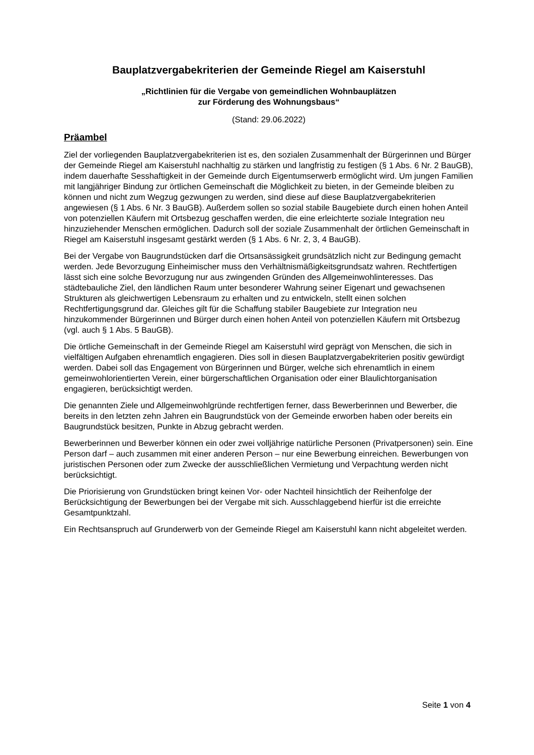Bauplatzvergabekriterien der Gemeinde Riegel am Kaiserstuhl
„Richtlinien für die Vergabe von gemeindlichen Wohnbauplätzen
zur Förderung des Wohnungsbaus“
(Stand: 29.06.2022)
Präambel
Ziel der vorliegenden Bauplatzvergabekriterien ist es, den sozialen Zusammenhalt der Bürgerinnen und Bürger der Gemeinde Riegel am Kaiserstuhl nachhaltig zu stärken und langfristig zu festigen (§ 1 Abs. 6 Nr. 2 BauGB), indem dauerhafte Sesshaftigkeit in der Gemeinde durch Eigentumserwerb ermöglicht wird. Um jungen Familien mit langjähriger Bindung zur örtlichen Gemeinschaft die Möglichkeit zu bieten, in der Gemeinde bleiben zu können und nicht zum Wegzug gezwungen zu werden, sind diese auf diese Bauplatzvergabekriterien angewiesen (§ 1 Abs. 6 Nr. 3 BauGB). Außerdem sollen so sozial stabile Baugebiete durch einen hohen Anteil von potenziellen Käufern mit Ortsbezug geschaffen werden, die eine erleichterte soziale Integration neu hinzuziehender Menschen ermöglichen. Dadurch soll der soziale Zusammenhalt der örtlichen Gemeinschaft in Riegel am Kaiserstuhl insgesamt gestärkt werden (§ 1 Abs. 6 Nr. 2, 3, 4 BauGB).
Bei der Vergabe von Baugrundstücken darf die Ortsansässigkeit grundsätzlich nicht zur Bedingung gemacht werden. Jede Bevorzugung Einheimischer muss den Verhältnismäßigkeitsgrundsatz wahren. Rechtfertigen lässt sich eine solche Bevorzugung nur aus zwingenden Gründen des Allgemeinwohlinteresses. Das städtebauliche Ziel, den ländlichen Raum unter besonderer Wahrung seiner Eigenart und gewachsenen Strukturen als gleichwertigen Lebensraum zu erhalten und zu entwickeln, stellt einen solchen Rechtfertigungsgrund dar. Gleiches gilt für die Schaffung stabiler Baugebiete zur Integration neu hinzukommender Bürgerinnen und Bürger durch einen hohen Anteil von potenziellen Käufern mit Ortsbezug (vgl. auch § 1 Abs. 5 BauGB).
Die örtliche Gemeinschaft in der Gemeinde Riegel am Kaiserstuhl wird geprägt von Menschen, die sich in vielfältigen Aufgaben ehrenamtlich engagieren. Dies soll in diesen Bauplatzvergabekriterien positiv gewürdigt werden. Dabei soll das Engagement von Bürgerinnen und Bürger, welche sich ehrenamtlich in einem gemeinwohlorientierten Verein, einer bürgerschaftlichen Organisation oder einer Blaulichtorganisation engagieren, berücksichtigt werden.
Die genannten Ziele und Allgemeinwohlgründe rechtfertigen ferner, dass Bewerberinnen und Bewerber, die bereits in den letzten zehn Jahren ein Baugrundstück von der Gemeinde erworben haben oder bereits ein Baugrundstück besitzen, Punkte in Abzug gebracht werden.
Bewerberinnen und Bewerber können ein oder zwei volljährige natürliche Personen (Privatpersonen) sein. Eine Person darf – auch zusammen mit einer anderen Person – nur eine Bewerbung einreichen. Bewerbungen von juristischen Personen oder zum Zwecke der ausschließlichen Vermietung und Verpachtung werden nicht berücksichtigt.
Die Priorisierung von Grundstücken bringt keinen Vor- oder Nachteil hinsichtlich der Reihenfolge der Berücksichtigung der Bewerbungen bei der Vergabe mit sich. Ausschlaggebend hierfür ist die erreichte Gesamtpunktzahl.
Ein Rechtsanspruch auf Grunderwerb von der Gemeinde Riegel am Kaiserstuhl kann nicht abgeleitet werden.
Seite 1 von 4